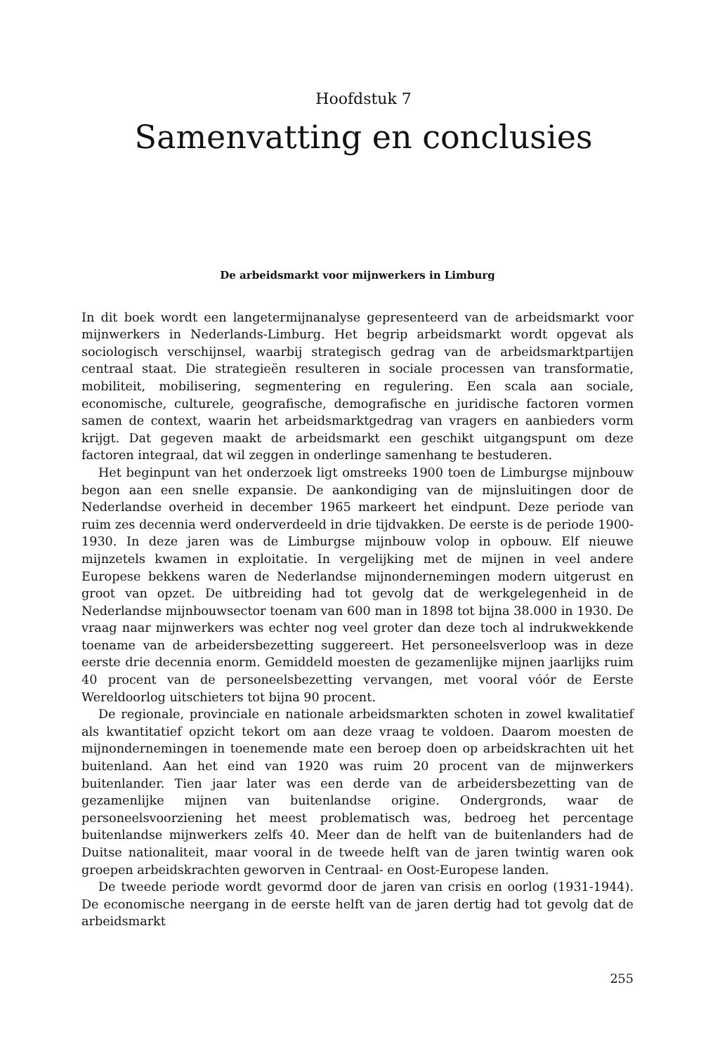Hoofdstuk 7
Samenvatting en conclusies
De arbeidsmarkt voor mijnwerkers in Limburg
In dit boek wordt een langetermijnanalyse gepresenteerd van de arbeidsmarkt voor mijnwerkers in Nederlands-Limburg. Het begrip arbeidsmarkt wordt opgevat als sociologisch verschijnsel, waarbij strategisch gedrag van de arbeidsmarktpartijen centraal staat. Die strategieën resulteren in sociale processen van transformatie, mobiliteit, mobilisering, segmentering en regulering. Een scala aan sociale, economische, culturele, geografische, demografische en juridische factoren vormen samen de context, waarin het arbeidsmarktgedrag van vragers en aanbieders vorm krijgt. Dat gegeven maakt de arbeidsmarkt een geschikt uitgangspunt om deze factoren integraal, dat wil zeggen in onderlinge samenhang te bestuderen.
Het beginpunt van het onderzoek ligt omstreeks 1900 toen de Limburgse mijnbouw begon aan een snelle expansie. De aankondiging van de mijnsluitingen door de Nederlandse overheid in december 1965 markeert het eindpunt. Deze periode van ruim zes decennia werd onderverdeeld in drie tijdvakken. De eerste is de periode 1900-1930. In deze jaren was de Limburgse mijnbouw volop in opbouw. Elf nieuwe mijnzetels kwamen in exploitatie. In vergelijking met de mijnen in veel andere Europese bekkens waren de Nederlandse mijnondernemingen modern uitgerust en groot van opzet. De uitbreiding had tot gevolg dat de werkgelegenheid in de Nederlandse mijnbouwsector toenam van 600 man in 1898 tot bijna 38.000 in 1930. De vraag naar mijnwerkers was echter nog veel groter dan deze toch al indrukwekkende toename van de arbeidersbezetting suggereert. Het personeelsverloop was in deze eerste drie decennia enorm. Gemiddeld moesten de gezamenlijke mijnen jaarlijks ruim 40 procent van de personeelsbezetting vervangen, met vooral vóór de Eerste Wereldoorlog uitschieters tot bijna 90 procent.
De regionale, provinciale en nationale arbeidsmarkten schoten in zowel kwalitatief als kwantitatief opzicht tekort om aan deze vraag te voldoen. Daarom moesten de mijnondernemingen in toenemende mate een beroep doen op arbeidskrachten uit het buitenland. Aan het eind van 1920 was ruim 20 procent van de mijnwerkers buitenlander. Tien jaar later was een derde van de arbeidersbezetting van de gezamenlijke mijnen van buitenlandse origine. Ondergronds, waar de personeelsvoorziening het meest problematisch was, bedroeg het percentage buitenlandse mijnwerkers zelfs 40. Meer dan de helft van de buitenlanders had de Duitse nationaliteit, maar vooral in de tweede helft van de jaren twintig waren ook groepen arbeidskrachten geworven in Centraal- en Oost-Europese landen.
De tweede periode wordt gevormd door de jaren van crisis en oorlog (1931-1944). De economische neergang in de eerste helft van de jaren dertig had tot gevolg dat de arbeidsmarkt
255